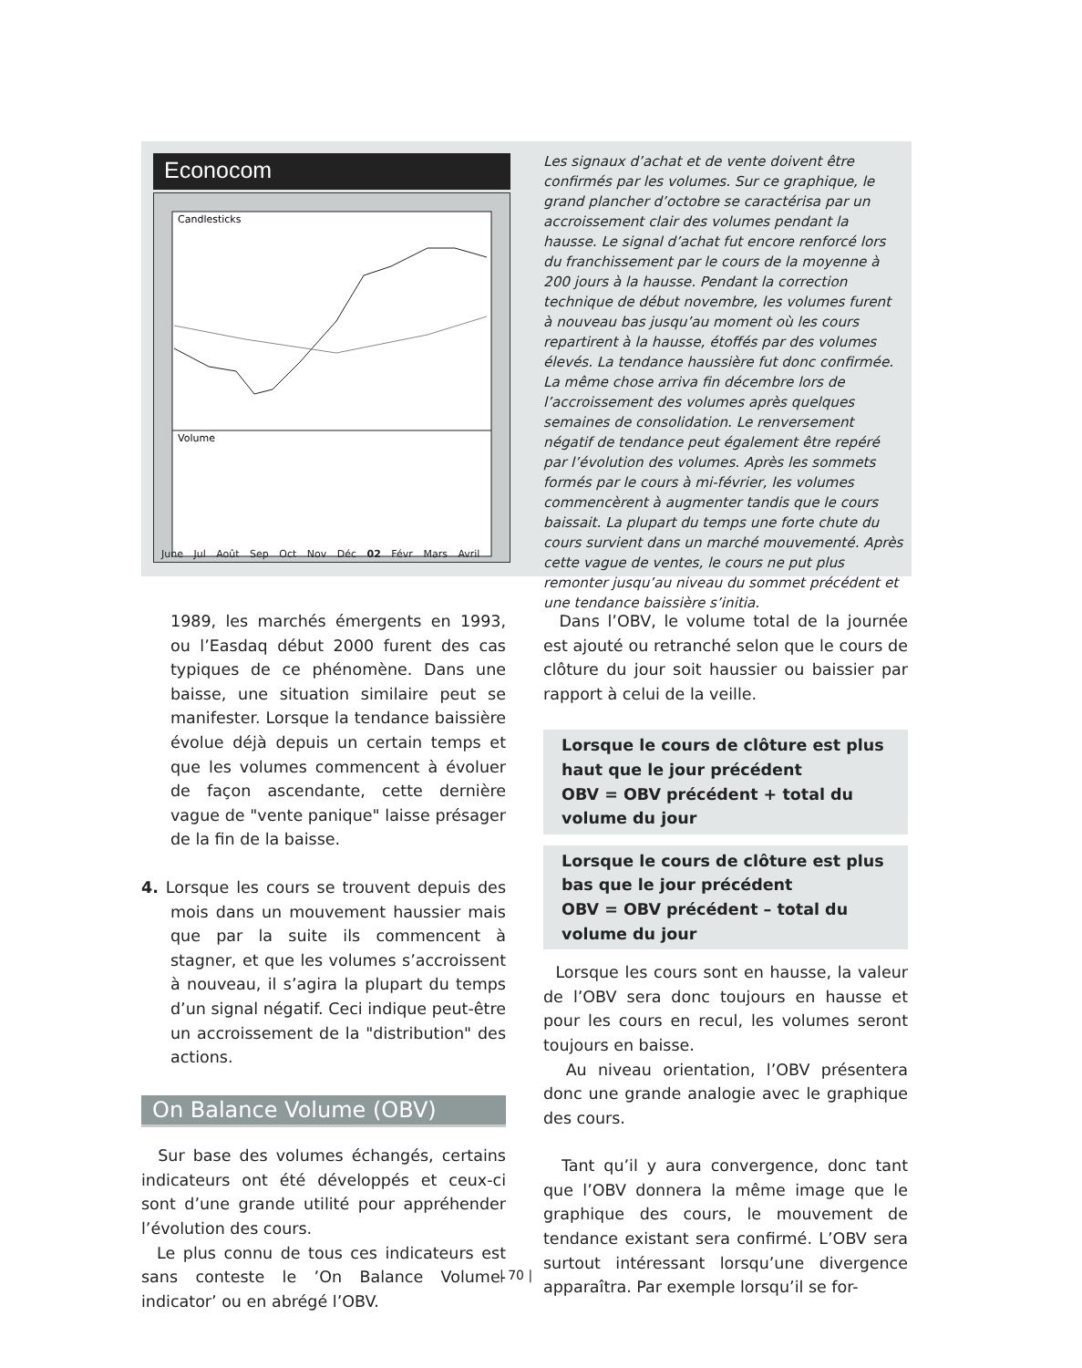Econocom
Candlesticks
Volume
June Jul Août Sep Oct Nov Déc 02 Févr Mars Avril
Les signaux d’achat et de vente doivent être confirmés par les volumes. Sur ce graphique, le grand plancher d’octobre se caractérisa par un accroissement clair des volumes pendant la hausse. Le signal d’achat fut encore renforcé lors du franchissement par le cours de la moyenne à 200 jours à la hausse. Pendant la correction technique de début novembre, les volumes furent à nouveau bas jusqu’au moment où les cours repartirent à la hausse, étoffés par des volumes élevés. La tendance haussière fut donc confirmée. La même chose arriva fin décembre lors de l’accroissement des volumes après quelques semaines de consolidation. Le renversement négatif de tendance peut également être repéré par l’évolution des volumes. Après les sommets formés par le cours à mi-février, les volumes commencèrent à augmenter tandis que le cours baissait. La plupart du temps une forte chute du cours survient dans un marché mouvementé. Après cette vague de ventes, le cours ne put plus remonter jusqu’au niveau du sommet précédent et une tendance baissière s’initia.
1989, les marchés émergents en 1993, ou l’Easdaq début 2000 furent des cas typiques de ce phénomène. Dans une baisse, une situation similaire peut se manifester. Lorsque la tendance baissière évolue déjà depuis un certain temps et que les volumes commencent à évoluer de façon ascendante, cette dernière vague de "vente panique" laisse présager de la fin de la baisse.
4. Lorsque les cours se trouvent depuis des mois dans un mouvement haussier mais que par la suite ils commencent à stagner, et que les volumes s’accroissent à nouveau, il s’agira la plupart du temps d’un signal négatif. Ceci indique peut-être un accroissement de la "distribution" des actions.
On Balance Volume (OBV)
Sur base des volumes échangés, certains indicateurs ont été développés et ceux-ci sont d’une grande utilité pour appréhender l’évolution des cours.
Le plus connu de tous ces indicateurs est sans conteste le ’On Balance Volume-indicator’ ou en abrégé l’OBV.
Dans l’OBV, le volume total de la journée est ajouté ou retranché selon que le cours de clôture du jour soit haussier ou baissier par rapport à celui de la veille.
Lorsque le cours de clôture est plus haut que le jour précédent
OBV = OBV précédent + total du volume du jour
Lorsque le cours de clôture est plus bas que le jour précédent
OBV = OBV précédent – total du volume du jour
Lorsque les cours sont en hausse, la valeur de l’OBV sera donc toujours en hausse et pour les cours en recul, les volumes seront toujours en baisse.
Au niveau orientation, l’OBV présentera donc une grande analogie avec le graphique des cours.
Tant qu’il y aura convergence, donc tant que l’OBV donnera la même image que le graphique des cours, le mouvement de tendance existant sera confirmé. L’OBV sera surtout intéressant lorsqu’une divergence apparaîtra. Par exemple lorsqu’il se for-
| 70 |